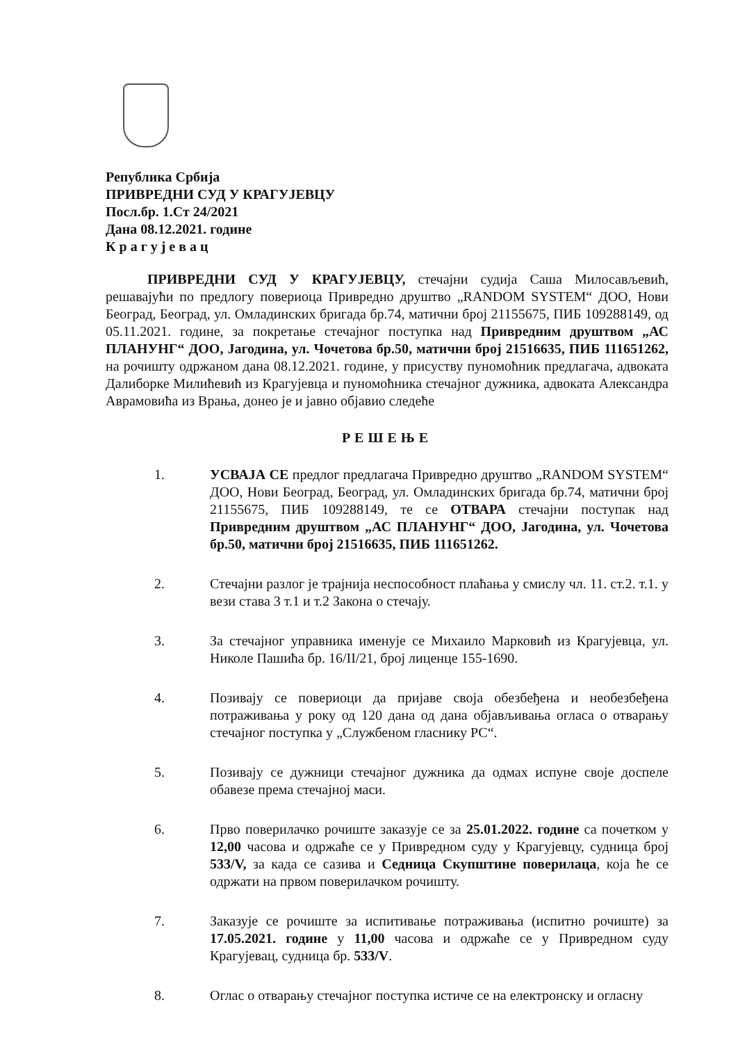Република Србија
ПРИВРЕДНИ СУД У КРАГУЈЕВЦУ
Посл.бр. 1.Ст 24/2021
Дана 08.12.2021. године
К р а г у ј е в а ц
ПРИВРЕДНИ СУД У КРАГУЈЕВЦУ, стечајни судија Саша Милосављевић, решавајући по предлогу повериоца Привредно друштво „RANDOM SYSTEM“ ДОО, Нови Београд, Београд, ул. Омладинских бригада бр.74, матични број 21155675, ПИБ 109288149, од 05.11.2021. године, за покретање стечајног поступка над Привредним друштвом „АС ПЛАНУНГ“ ДОО, Јагодина, ул. Чочетова бр.50, матични број 21516635, ПИБ 111651262, на рочишту одржаном дана 08.12.2021. године, у присуству пуномоћник предлагача, адвоката Далиборке Милићевић из Крагујевца и пуномоћника стечајног дужника, адвоката Александра Аврамовића из Врања, донео је и јавно објавио следеће
РЕШЕЊЕ
1. УСВАЈА СЕ предлог предлагача Привредно друштво „RANDOM SYSTEM“ ДОО, Нови Београд, Београд, ул. Омладинских бригада бр.74, матични број 21155675, ПИБ 109288149, те се ОТВАРА стечајни поступак над Привредним друштвом „АС ПЛАНУНГ“ ДОО, Јагодина, ул. Чочетова бр.50, матични број 21516635, ПИБ 111651262.
2. Стечајни разлог је трајнија неспособност плаћања у смислу чл. 11. ст.2. т.1. у вези става 3 т.1 и т.2 Закона о стечају.
3. За стечајног управника именује се Михаило Марковић из Крагујевца, ул. Николе Пашића бр. 16/II/21, број лиценце 155-1690.
4. Позивају се повериоци да пријаве своја обезбеђена и необезбеђена потраживања у року од 120 дана од дана објављивања огласа о отварању стечајног поступка у „Службеном гласнику РС“.
5. Позивају се дужници стечајног дужника да одмах испуне своје доспеле обавезе према стечајној маси.
6. Прво поверилачко рочиште заказује се за 25.01.2022. године са почетком у 12,00 часова и одржаће се у Привредном суду у Крагујевцу, судница број 533/V, за када се сазива и Седница Скупштине поверилаца, која ће се одржати на првом поверилачком рочишту.
7. Заказује се рочиште за испитивање потраживања (испитно рочиште) за 17.05.2021. године у 11,00 часова и одржаће се у Привредном суду Крагујевац, судница бр. 533/V.
8. Оглас о отварању стечајног поступка истиче се на електронску и огласну